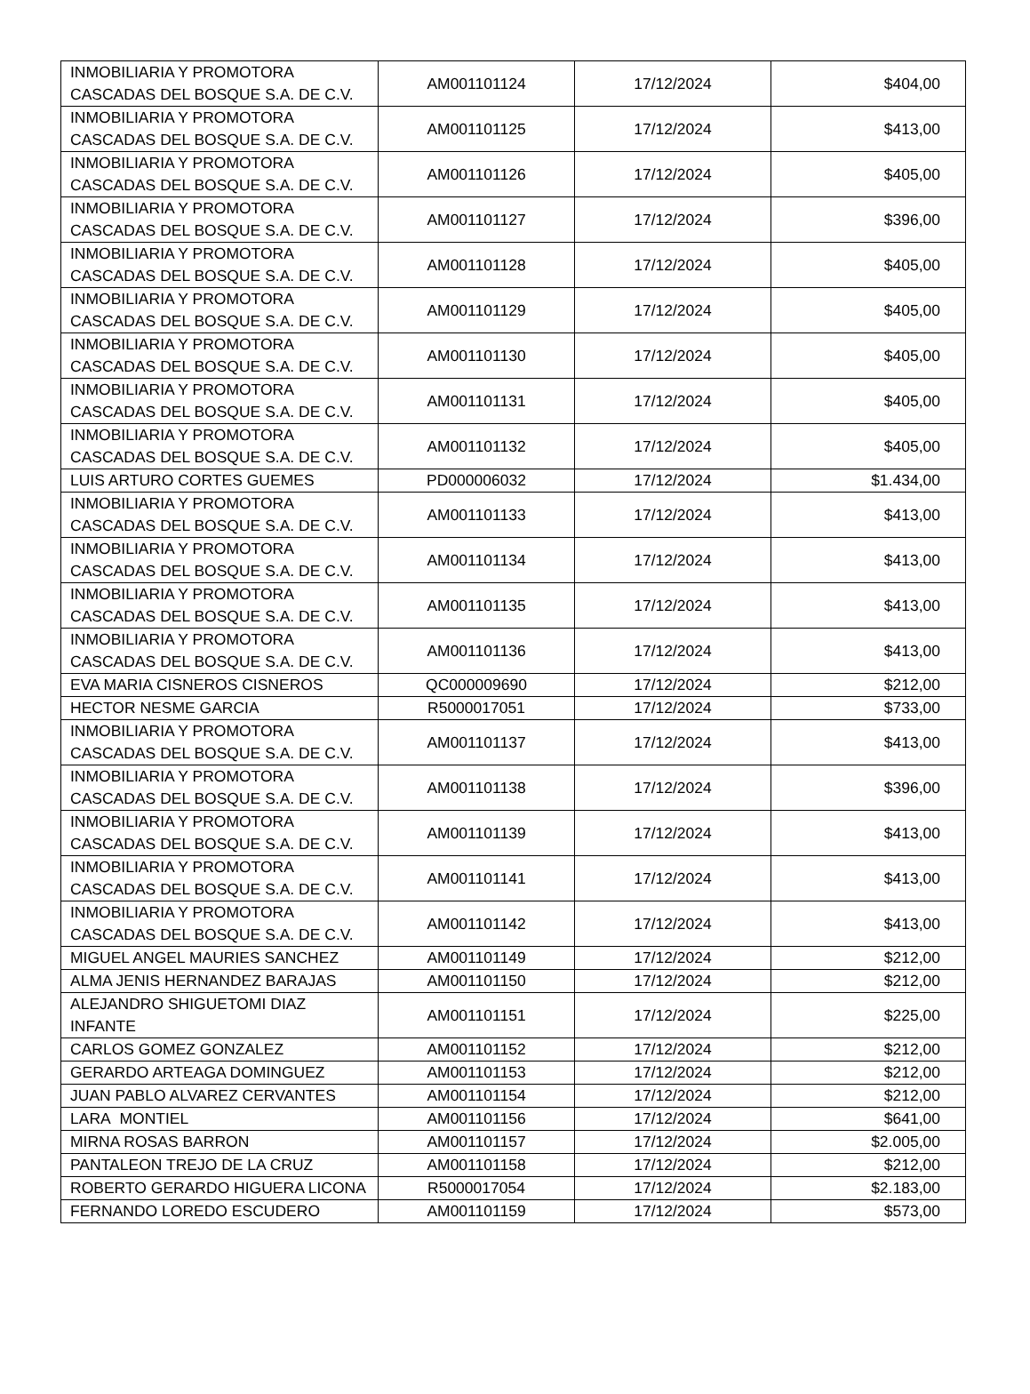| INMOBILIARIA Y PROMOTORA CASCADAS DEL BOSQUE S.A. DE C.V. | AM001101124 | 17/12/2024 | $404,00 |
| INMOBILIARIA Y PROMOTORA CASCADAS DEL BOSQUE S.A. DE C.V. | AM001101125 | 17/12/2024 | $413,00 |
| INMOBILIARIA Y PROMOTORA CASCADAS DEL BOSQUE S.A. DE C.V. | AM001101126 | 17/12/2024 | $405,00 |
| INMOBILIARIA Y PROMOTORA CASCADAS DEL BOSQUE S.A. DE C.V. | AM001101127 | 17/12/2024 | $396,00 |
| INMOBILIARIA Y PROMOTORA CASCADAS DEL BOSQUE S.A. DE C.V. | AM001101128 | 17/12/2024 | $405,00 |
| INMOBILIARIA Y PROMOTORA CASCADAS DEL BOSQUE S.A. DE C.V. | AM001101129 | 17/12/2024 | $405,00 |
| INMOBILIARIA Y PROMOTORA CASCADAS DEL BOSQUE S.A. DE C.V. | AM001101130 | 17/12/2024 | $405,00 |
| INMOBILIARIA Y PROMOTORA CASCADAS DEL BOSQUE S.A. DE C.V. | AM001101131 | 17/12/2024 | $405,00 |
| INMOBILIARIA Y PROMOTORA CASCADAS DEL BOSQUE S.A. DE C.V. | AM001101132 | 17/12/2024 | $405,00 |
| LUIS ARTURO CORTES GUEMES | PD000006032 | 17/12/2024 | $1.434,00 |
| INMOBILIARIA Y PROMOTORA CASCADAS DEL BOSQUE S.A. DE C.V. | AM001101133 | 17/12/2024 | $413,00 |
| INMOBILIARIA Y PROMOTORA CASCADAS DEL BOSQUE S.A. DE C.V. | AM001101134 | 17/12/2024 | $413,00 |
| INMOBILIARIA Y PROMOTORA CASCADAS DEL BOSQUE S.A. DE C.V. | AM001101135 | 17/12/2024 | $413,00 |
| INMOBILIARIA Y PROMOTORA CASCADAS DEL BOSQUE S.A. DE C.V. | AM001101136 | 17/12/2024 | $413,00 |
| EVA MARIA CISNEROS CISNEROS | QC000009690 | 17/12/2024 | $212,00 |
| HECTOR NESME GARCIA | R5000017051 | 17/12/2024 | $733,00 |
| INMOBILIARIA Y PROMOTORA CASCADAS DEL BOSQUE S.A. DE C.V. | AM001101137 | 17/12/2024 | $413,00 |
| INMOBILIARIA Y PROMOTORA CASCADAS DEL BOSQUE S.A. DE C.V. | AM001101138 | 17/12/2024 | $396,00 |
| INMOBILIARIA Y PROMOTORA CASCADAS DEL BOSQUE S.A. DE C.V. | AM001101139 | 17/12/2024 | $413,00 |
| INMOBILIARIA Y PROMOTORA CASCADAS DEL BOSQUE S.A. DE C.V. | AM001101141 | 17/12/2024 | $413,00 |
| INMOBILIARIA Y PROMOTORA CASCADAS DEL BOSQUE S.A. DE C.V. | AM001101142 | 17/12/2024 | $413,00 |
| MIGUEL ANGEL MAURIES SANCHEZ | AM001101149 | 17/12/2024 | $212,00 |
| ALMA JENIS HERNANDEZ BARAJAS | AM001101150 | 17/12/2024 | $212,00 |
| ALEJANDRO SHIGUETOMI DIAZ INFANTE | AM001101151 | 17/12/2024 | $225,00 |
| CARLOS GOMEZ GONZALEZ | AM001101152 | 17/12/2024 | $212,00 |
| GERARDO ARTEAGA DOMINGUEZ | AM001101153 | 17/12/2024 | $212,00 |
| JUAN PABLO ALVAREZ CERVANTES | AM001101154 | 17/12/2024 | $212,00 |
| LARA MONTIEL | AM001101156 | 17/12/2024 | $641,00 |
| MIRNA ROSAS BARRON | AM001101157 | 17/12/2024 | $2.005,00 |
| PANTALEON TREJO DE LA CRUZ | AM001101158 | 17/12/2024 | $212,00 |
| ROBERTO GERARDO HIGUERA LICONA | R5000017054 | 17/12/2024 | $2.183,00 |
| FERNANDO LOREDO ESCUDERO | AM001101159 | 17/12/2024 | $573,00 |